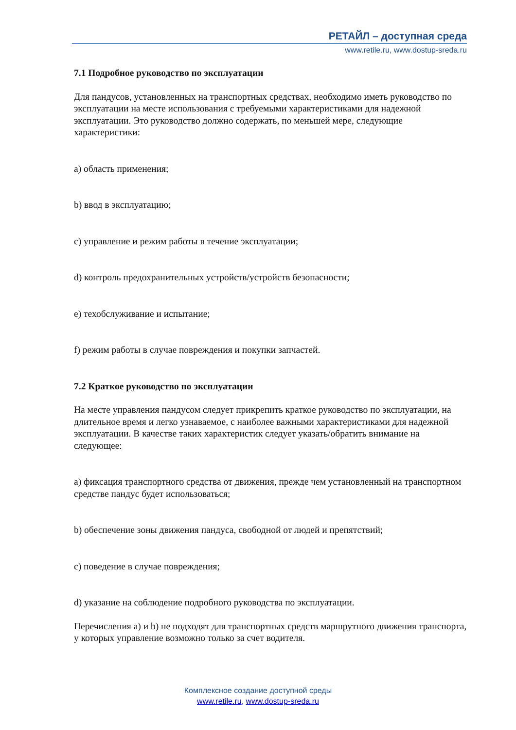РЕТАЙЛ – доступная среда
www.retile.ru, www.dostup-sreda.ru
7.1 Подробное руководство по эксплуатации
Для пандусов, установленных на транспортных средствах, необходимо иметь руководство по эксплуатации на месте использования с требуемыми характеристиками для надежной эксплуатации. Это руководство должно содержать, по меньшей мере, следующие характеристики:
a) область применения;
b) ввод в эксплуатацию;
c) управление и режим работы в течение эксплуатации;
d) контроль предохранительных устройств/устройств безопасности;
e) техобслуживание и испытание;
f) режим работы в случае повреждения и покупки запчастей.
7.2 Краткое руководство по эксплуатации
На месте управления пандусом следует прикрепить краткое руководство по эксплуатации, на длительное время и легко узнаваемое, с наиболее важными характеристиками для надежной эксплуатации. В качестве таких характеристик следует указать/обратить внимание на следующее:
a) фиксация транспортного средства от движения, прежде чем установленный на транспортном средстве пандус будет использоваться;
b) обеспечение зоны движения пандуса, свободной от людей и препятствий;
c) поведение в случае повреждения;
d) указание на соблюдение подробного руководства по эксплуатации.
Перечисления a) и b) не подходят для транспортных средств маршрутного движения транспорта, у которых управление возможно только за счет водителя.
Комплексное создание доступной среды
www.retile.ru, www.dostup-sreda.ru